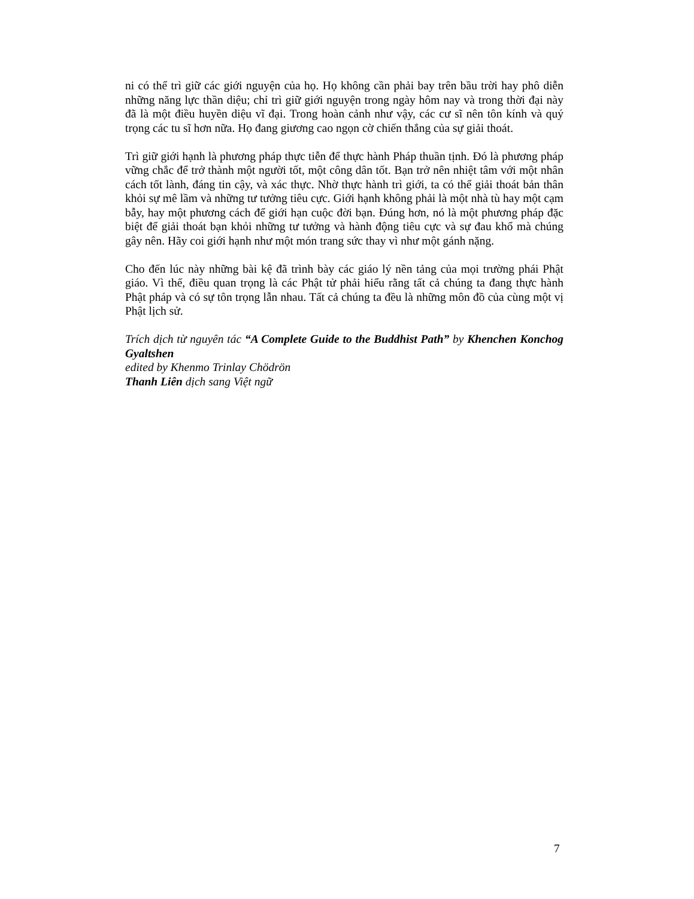ni có thể trì giữ các giới nguyện của họ. Họ không cần phải bay trên bầu trời hay phô diễn những năng lực thần diệu; chỉ trì giữ giới nguyện trong ngày hôm nay và trong thời đại này đã là một điều huyền diệu vĩ đại. Trong hoàn cảnh như vậy, các cư sĩ nên tôn kính và quý trọng các tu sĩ hơn nữa. Họ đang giương cao ngọn cờ chiến thắng của sự giải thoát.
Trì giữ giới hạnh là phương pháp thực tiễn để thực hành Pháp thuần tịnh. Đó là phương pháp vững chắc để trở thành một người tốt, một công dân tốt. Bạn trở nên nhiệt tâm với một nhân cách tốt lành, đáng tin cậy, và xác thực. Nhờ thực hành trì giới, ta có thể giải thoát bản thân khỏi sự mê lầm và những tư tưởng tiêu cực. Giới hạnh không phải là một nhà tù hay một cạm bẫy, hay một phương cách để giới hạn cuộc đời bạn. Đúng hơn, nó là một phương pháp đặc biệt để giải thoát bạn khỏi những tư tưởng và hành động tiêu cực và sự đau khổ mà chúng gây nên. Hãy coi giới hạnh như một món trang sức thay vì như một gánh nặng.
Cho đến lúc này những bài kệ đã trình bày các giáo lý nền tảng của mọi trường phái Phật giáo. Vì thế, điều quan trọng là các Phật tử phải hiểu rằng tất cả chúng ta đang thực hành Phật pháp và có sự tôn trọng lẫn nhau. Tất cả chúng ta đều là những môn đồ của cùng một vị Phật lịch sử.
Trích dịch từ nguyên tác “A Complete Guide to the Buddhist Path” by Khenchen Konchog Gyaltshen
edited by Khenmo Trinlay Chödrön
Thanh Liên dịch sang Việt ngữ
7